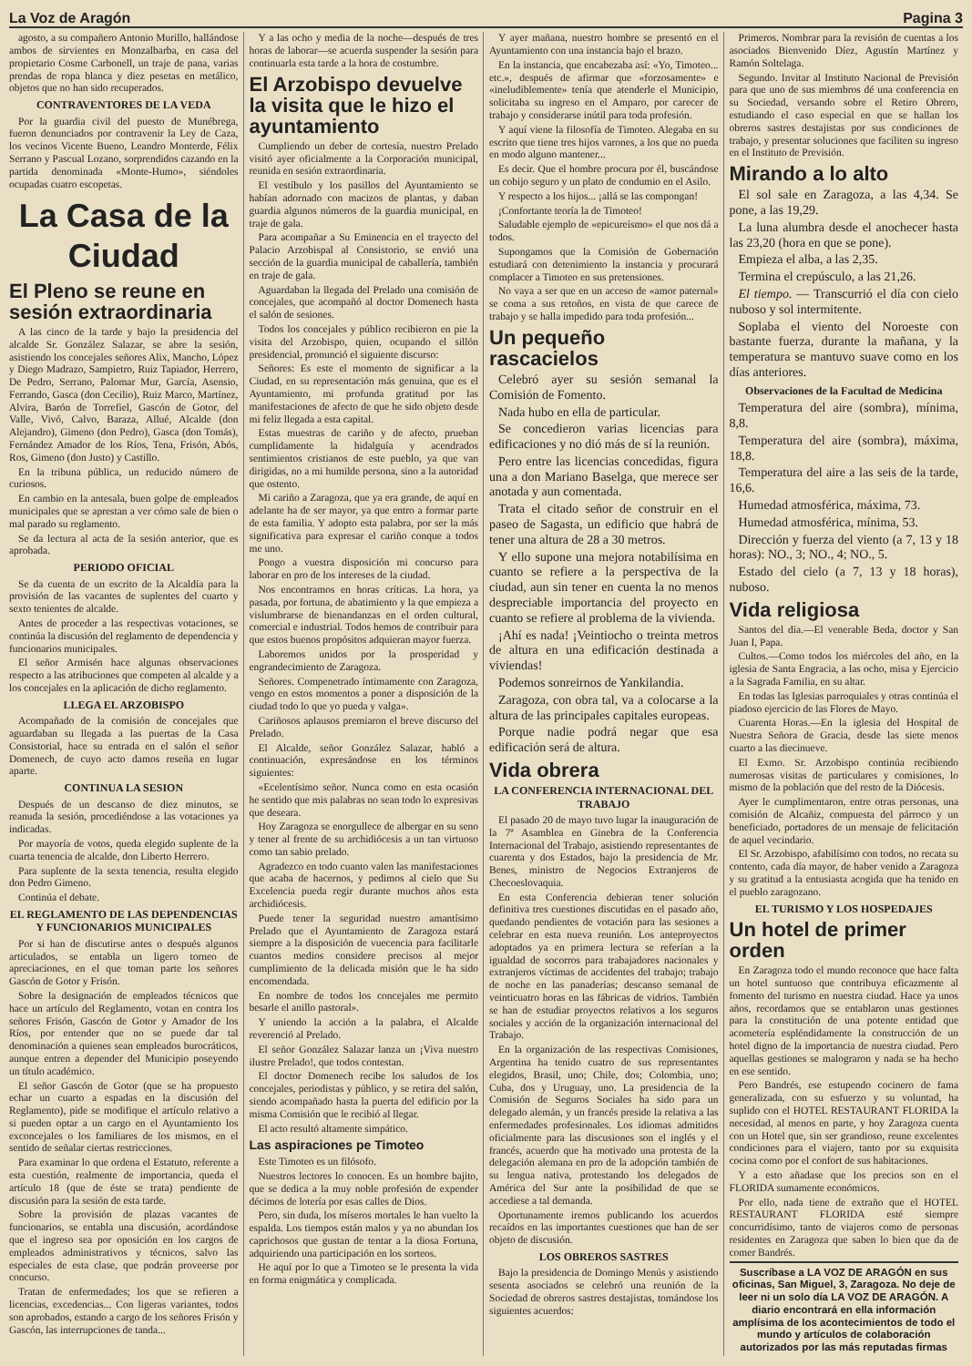La Voz de Aragón Pagina 3
agosto, a su compañero Antonio Murillo, hallándose ambos de sirvientes en Monzalbarba, en casa del propietario Cosme Carbonell, un traje de pana, varias prendas de ropa blanca y diez pesetas en metálico, objetos que no han sido recuperados.
CONTRAVENTORES DE LA VEDA
Por la guardia civil del puesto de Muné­brega, fueron denunciados por contravenir la Ley de Caza, los vecinos Vicente Bueno, Leandro Monterde, Félix Serrano y Pascual Lozano, sorprendidos cazando en la partida denominada «Monte-Humo», siéndoles ocupadas cuatro escopetas.
La Casa de la Ciudad
El Pleno se reune en sesión extraordinaria
A las cinco de la tarde y bajo la presidencia del alcalde Sr. González Salazar, se abre la sesión, asistiendo los concejales señores Alix, Mancho, López y Diego Madrazo, Sampietro, Ruiz Tapiador, Herrero, De Pedro, Serrano, Palomar Mur, García, Asensio, Ferrando, Gasca (don Cecilio), Ruiz Marco, Martínez, Alvira, Barón de Torrefiel, Gascón de Gotor, del Valle, Vivó, Calvo, Baraza, Allué, Alcalde (don Alejandro), Gimeno (don Pedro), Gasca (don Tomás), Fernández Amador de los Ríos, Tena, Frisón, Abós, Ros, Gimeno (don Justo) y Castillo.
En la tribuna pública, un reducido número de curiosos.
En cambio en la antesala, buen golpe de empleados municipales que se aprestan a ver cómo sale de bien o mal parado su reglamento.
Se da lectura al acta de la sesión anterior, que es aprobada.
PERIODO OFICIAL
Se da cuenta de un escrito de la Alcaldía para la provisión de las vacantes de suplentes del cuarto y sexto tenientes de alcalde.
Antes de proceder a las respectivas votaciones, se continúa la discusión del reglamento de dependencia y funcionarios municipales.
El señor Armisén hace algunas observaciones respecto a las atribuciones que competen al alcalde y a los concejales en la aplicación de dicho reglamento.
LLEGA EL ARZOBISPO
Acompañado de la comisión de concejales que aguardaban su llegada a las puertas de la Casa Consistorial, hace su entrada en el salón el señor Domenech, de cuyo acto damos reseña en lugar aparte.
CONTINUA LA SESION
Después de un descanso de diez minutos, se reanuda la sesión, procediéndose a las votaciones ya indicadas.
Por mayoría de votos, queda elegido suplente de la cuarta tenencia de alcalde, don Liberto Herrero.
Para suplente de la sexta tenencia, resulta elegido don Pedro Gimeno.
Continúa el debate.
EL REGLAMENTO DE LAS DEPENDENCIAS Y FUNCIONARIOS MUNICIPALES
Por si han de discutirse antes o después algunos articulados, se entabla un ligero torneo de apreciaciones, en el que toman parte los señores Gascón de Gotor y Frisón.
Sobre la designación de empleados técnicos que hace un artículo del Reglamento, votan en contra los señores Frisón, Gascón de Gotor y Amador de los Ríos, por entender que no se puede dar tal denominación a quienes sean empleados burocráticos, aunque entren a depender del Municipio poseyendo un título académico.
El señor Gascón de Gotor (que se ha propuesto echar un cuarto a espadas en la discusión del Reglamento), pide se modifique el artículo relativo a si pueden optar a un cargo en el Ayuntamiento los exconcejales o los familiares de los mismos, en el sentido de señalar ciertas restricciones.
Para examinar lo que ordena el Estatuto, referente a esta cuestión, realmente de importancia, queda el artículo 18 (que de éste se trata) pendiente de discusión para la sesión de esta tarde.
Sobre la provisión de plazas vacantes de funcionarios, se entabla una discusión, acordándose que el ingreso sea por oposición en los cargos de empleados administrativos y técnicos, salvo las especiales de esta clase, que podrán proveerse por concurso.
Tratan de enfermedades; los que se refieren a licencias, excedencias... Con ligeras variantes, todos son aprobados, estando a cargo de los señores Frisón y Gascón, las interrupciones de tanda...
Y a las ocho y media de la noche—después de tres horas de laborar—se acuerda suspender la sesión para continuarla esta tarde a la hora de costumbre.
El Arzobispo devuelve la visita que le hizo el ayuntamiento
Cumpliendo un deber de cortesía, nuestro Prelado visitó ayer oficialmente a la Corporación municipal, reunida en sesión extraordinaria.
El vestíbulo y los pasillos del Ayuntamiento se habían adornado con macizos de plantas, y daban guardia algunos números de la guardia municipal, en traje de gala.
Para acompañar a Su Eminencia en el trayecto del Palacio Arzobispal al Consistorio, se envió una sección de la guardia municipal de caballería, también en traje de gala.
Aguardaban la llegada del Prelado una comisión de concejales, que acompañó al doctor Domenech hasta el salón de sesiones.
Todos los concejales y público recibieron en pie la visita del Arzobispo, quien, ocupando el sillón presidencial, pronunció el siguiente discurso:
Señores: Es este el momento de significar a la Ciudad, en su representación más genuina, que es el Ayuntamiento, mi profunda gratitud por las manifestaciones de afecto de que he sido objeto desde mi feliz llegada a esta capital.
Estas muestras de cariño y de afecto, prueban cumplidamente la hidalguía y acendrados sentimientos cristianos de este pueblo, ya que van dirigidas, no a mi humilde persona, sino a la autoridad que ostento.
Mi cariño a Zaragoza, que ya era grande, de aquí en adelante ha de ser mayor, ya que entro a formar parte de esta familia. Y adopto esta palabra, por ser la más significativa para expresar el cariño conque a todos me uno.
Pongo a vuestra disposición mi concurso para laborar en pro de los intereses de la ciudad.
Nos encontramos en horas críticas. La hora, ya pasada, por fortuna, de abatimiento y la que empieza a vislumbrarse de bienandanzas en el orden cultural, comercial e industrial. Todos hemos de contribuir para que estos buenos propósitos adquieran mayor fuerza.
Laboremos unidos por la prosperidad y engrandecimiento de Zaragoza.
Señores. Compenetrado íntimamente con Zaragoza, vengo en estos momentos a poner a disposición de la ciudad todo lo que yo pueda y valga».
Cariñosos aplausos premiaron el breve discurso del Prelado.
El Alcalde, señor González Salazar, habló a continuación, expresándose en los términos siguientes:
«Ecelentísimo señor. Nunca como en esta ocasión he sentido que mis palabras no sean todo lo expresivas que deseara.
Hoy Zaragoza se enorgullece de albergar en su seno y tener al frente de su archidiócesis a un tan virtuoso como tan sabio prelado.
Agradezco en todo cuanto valen las manifestaciones que acaba de hacernos, y pedimos al cielo que Su Excelencia pueda regir durante muchos años esta archidiócesis.
Puede tener la seguridad nuestro amantísimo Prelado que el Ayuntamiento de Zaragoza estará siempre a la disposición de vuecencia para facilitarle cuantos medios considere precisos al mejor cumplimiento de la delicada misión que le ha sido encomendada.
En nombre de todos los concejales me permito besarle el anillo pastoral».
Y uniendo la acción a la palabra, el Alcalde reverenció al Prelado.
El señor González Salazar lanza un ¡Viva nuestro ilustre Prelado!, que todos contestan.
El doctor Domenech recibe los saludos de los concejales, periodistas y público, y se retira del salón, siendo acompañado hasta la puerta del edificio por la misma Comisión que le recibió al llegar.
El acto resultó altamente simpático.
Las aspiraciones pe Timoteo
Este Timoteo es un filósofo.
Nuestros lectores lo conocen. Es un hombre bajito, que se dedica a la muy noble profesión de expender décimos de lotería por esas calles de Dios.
Pero, sin duda, los míseros mortales le han vuelto la espalda. Los tiempos están malos y ya no abundan los caprichosos que gustan de tentar a la diosa Fortuna, adquiriendo una participación en los sorteos.
He aquí por lo que a Timoteo se le presenta la vida en forma enigmática y complicada.
Y ayer mañana, nuestro hombre se presentó en el Ayuntamiento con una instancia bajo el brazo.
En la instancia, que encabezaba así: «Yo, Timoteo... etc.», después de afirmar que «forzosamente» e «ineludiblemente» tenía que atenderle el Municipio, solicitaba su ingreso en el Amparo, por carecer de trabajo y considerarse inútil para toda profesión.
Y aquí viene la filosofía de Timoteo. Alegaba en su escrito que tiene tres hijos varones, a los que no pueda en modo alguno mantener...
Es decir. Que el hombre procura por él, buscándose un cobijo seguro y un plato de condumio en el Asilo.
Y respecto a los hijos... ¡allá se las compongan!
¡Confortante teoría la de Timoteo!
Saludable ejemplo de «epicureísmo» el que nos dá a todos.
Supongamos que la Comisión de Gobernación estudiará con detenimiento la instancia y procurará complacer a Timoteo en sus pretensiones.
No vaya a ser que en un acceso de «amor paternal» se coma a sus retoños, en vista de que carece de trabajo y se halla impedido para toda profesión...
Un pequeño rascacielos
Celebró ayer su sesión semanal la Comisión de Fomento.
Nada hubo en ella de particular.
Se concedieron varias licencias para edificaciones y no dió más de sí la reunión.
Pero entre las licencias concedidas, figura una a don Mariano Baselga, que merece ser anotada y aun comentada.
Trata el citado señor de construir en el paseo de Sagasta, un edificio que habrá de tener una altura de 28 a 30 metros.
Y ello supone una mejora notabilísima en cuanto se refiere a la perspectiva de la ciudad, aun sin tener en cuenta la no menos despreciable importancia del proyecto en cuanto se refiere al problema de la vivienda.
¡Ahí es nada! ¡Veintiocho o treinta metros de altura en una edificación destinada a viviendas!
Podemos sonreirnos de Yankilandia.
Zaragoza, con obra tal, va a colocarse a la altura de las principales capitales europeas.
Porque nadie podrá negar que esa edificación será de altura.
Vida obrera
LA CONFERENCIA INTERNACIONAL DEL TRABAJO
El pasado 20 de mayo tuvo lugar la inauguración de la 7ª Asamblea en Ginebra de la Conferencia Internacional del Trabajo, asistiendo representantes de cuarenta y dos Estados, bajo la presidencia de Mr. Benes, ministro de Negocios Extranjeros de Checoeslovaquia.
En esta Conferencia debieran tener solución definitiva tres cuestiones discutidas en el pasado año, quedando pendientes de votación para las sesiones a celebrar en esta nueva reunión. Los anteproyectos adoptados ya en primera lectura se referían a la igualdad de socorros para trabajadores nacionales y extranjeros víctimas de accidentes del trabajo; trabajo de noche en las panaderías; descanso semanal de veinticuatro horas en las fábricas de vidrios. También se han de estudiar proyectos relativos a los seguros sociales y acción de la organización internacional del Trabajo.
En la organización de las respectivas Comisiones, Argentina ha tenido cuatro de sus representantes elegidos, Brasil, uno; Chile, dos; Colombia, uno; Cuba, dos y Uruguay, uno. La presidencia de la Comisión de Seguros Sociales ha sido para un delegado alemán, y un francés preside la relativa a las enfermedades profesionales. Los idiomas admitidos oficialmente para las discusiones son el inglés y el francés, acuerdo que ha motivado una protesta de la delegación alemana en pro de la adopción también de su lengua nativa, protestando los delegados de América del Sur ante la posibilidad de que se accediese a tal demanda.
Oportunamente iremos publicando los acuerdos recaídos en las importantes cuestiones que han de ser objeto de discusión.
LOS OBREROS SASTRES
Bajo la presidencia de Domingo Menús y asistiendo sesenta asociados se celebró una reunión de la Sociedad de obreros sastres destajistas, tomándose los siguientes acuerdos:
Primeros. Nombrar para la revisión de cuentas a los asociados Bienvenido Díez, Agustín Martínez y Ramón Soltelaga.
Segundo. Invitar al Instituto Nacional de Previsión para que uno de sus miembros dé una conferencia en su Sociedad, versando sobre el Retiro Obrero, estudiando el caso especial en que se hallan los obreros sastres destajistas por sus condiciones de trabajo, y presentar soluciones que faciliten su ingreso en el Instituto de Previsión.
Mirando a lo alto
El sol sale en Zaragoza, a las 4,34. Se pone, a las 19,29.
La luna alumbra desde el anochecer hasta las 23,20 (hora en que se pone).
Empieza el alba, a las 2,35.
Termina el crepúsculo, a las 21,26.
El tiempo. — Transcurrió el día con cielo nuboso y sol intermitente.
Soplaba el viento del Noroeste con bastante fuerza, durante la mañana, y la temperatura se mantuvo suave como en los días anteriores.
Observaciones de la Facultad de Medicina
Temperatura del aire (sombra), mínima, 8,8.
Temperatura del aire (sombra), máxima, 18,8.
Temperatura del aire a las seis de la tarde, 16,6.
Humedad atmosférica, máxima, 73.
Humedad atmosférica, mínima, 53.
Dirección y fuerza del viento (a 7, 13 y 18 horas): NO., 3; NO., 4; NO., 5.
Estado del cielo (a 7, 13 y 18 horas), nuboso.
Vida religiosa
Santos del día.—El venerable Beda, doctor y San Juan I, Papa.
Cultos.—Como todos los miércoles del año, en la iglesia de Santa Engracia, a las ocho, misa y Ejercicio a la Sagrada Familia, en su altar.
En todas las Iglesias parroquiales y otras continúa el piadoso ejercicio de las Flores de Mayo.
Cuarenta Horas.—En la iglesia del Hospital de Nuestra Señora de Gracia, desde las siete menos cuarto a las diecinueve.
El Exmo. Sr. Arzobispo continúa recibiendo numerosas visitas de particulares y comisiones, lo mismo de la población que del resto de la Diócesis.
Ayer le cumplimentaron, entre otras personas, una comisión de Alcañiz, compuesta del párroco y un beneficiado, portadores de un mensaje de felicitación de aquel vecindario.
El Sr. Arzobispo, afabilísimo con todos, no recata su contento, cada día mayor, de haber venido a Zaragoza y su gratitud a la entusiasta acogida que ha tenido en el pueblo zaragozano.
EL TURISMO Y LOS HOSPEDAJES
Un hotel de primer orden
En Zaragoza todo el mundo reconoce que hace falta un hotel suntuoso que contribuya eficazmente al fomento del turismo en nuestra ciudad. Hace ya unos años, recordamos que se entablaron unas gestiones para la constitución de una potente entidad que acometería espléndidamente la construcción de un hotel digno de la importancia de nuestra ciudad. Pero aquellas gestiones se malograron y nada se ha hecho en ese sentido.
Pero Bandrés, ese estupendo cocinero de fama generalizada, con su esfuerzo y su voluntad, ha suplido con el HOTEL RESTAURANT FLORIDA la necesidad, al menos en parte, y hoy Zaragoza cuenta con un Hotel que, sin ser grandioso, reune excelentes condiciones para el viajero, tanto por su exquisita cocina como por el confort de sus habitaciones.
Y a esto añadase que los precios son en el FLORIDA sumamente económicos.
Por ello, nada tiene de extraño que el HOTEL RESTAURANT FLORIDA esté siempre concurridísimo, tanto de viajeros como de personas residentes en Zaragoza que saben lo bien que da de comer Bandrés.
Suscríbase a LA VOZ DE ARAGÓN en sus oficinas, San Miguel, 3, Zaragoza. No deje de leer ni un solo día LA VOZ DE ARAGÓN. A diario encontrará en ella información amplísima de los acontecimientos de todo el mundo y artículos de colaboración autorizados por las más reputadas firmas